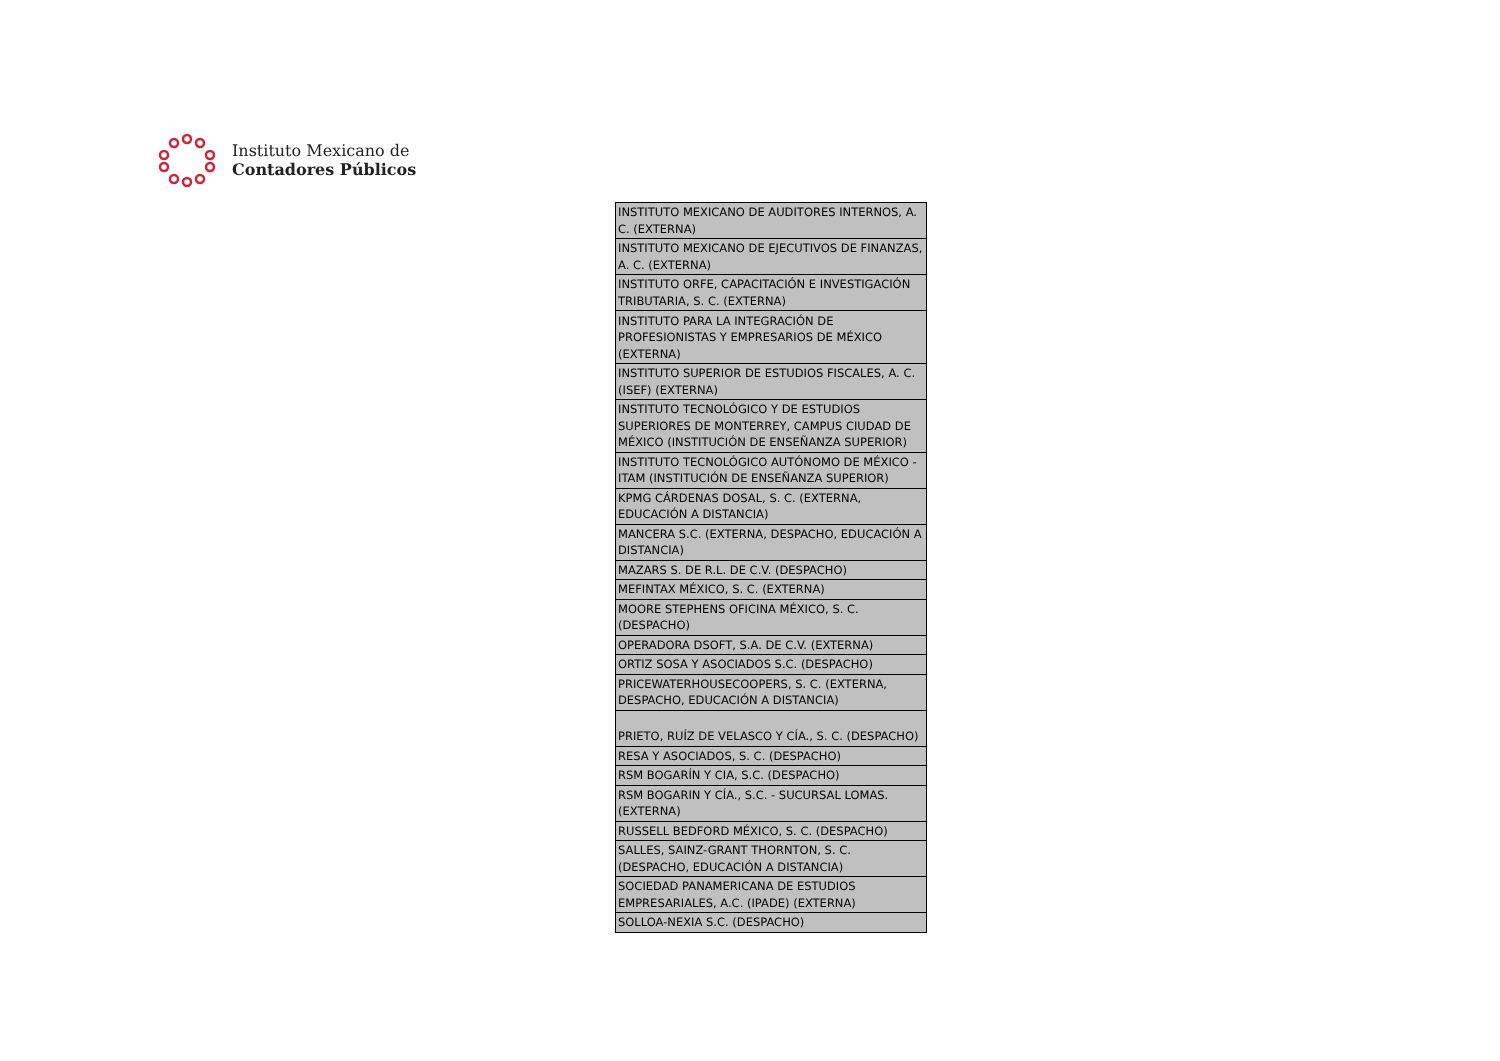Instituto Mexicano de
Contadores Públicos
| INSTITUTO MEXICANO DE AUDITORES INTERNOS, A. C. (EXTERNA) |
| INSTITUTO MEXICANO DE EJECUTIVOS DE FINANZAS, A. C. (EXTERNA) |
| INSTITUTO ORFE, CAPACITACIÓN E INVESTIGACIÓN TRIBUTARIA, S. C. (EXTERNA) |
| INSTITUTO PARA LA INTEGRACIÓN DE PROFESIONISTAS Y EMPRESARIOS DE MÉXICO (EXTERNA) |
| INSTITUTO SUPERIOR DE ESTUDIOS FISCALES, A. C. (ISEF) (EXTERNA) |
| INSTITUTO TECNOLÓGICO Y DE ESTUDIOS SUPERIORES DE MONTERREY, CAMPUS CIUDAD DE MÉXICO (INSTITUCIÓN DE ENSEÑANZA SUPERIOR) |
| INSTITUTO TECNOLÓGICO AUTÓNOMO DE MÉXICO - ITAM (INSTITUCIÓN DE ENSEÑANZA SUPERIOR) |
| KPMG CÁRDENAS DOSAL, S. C. (EXTERNA, EDUCACIÓN A DISTANCIA) |
| MANCERA S.C. (EXTERNA, DESPACHO, EDUCACIÓN A DISTANCIA) |
| MAZARS S. DE R.L. DE C.V. (DESPACHO) |
| MEFINTAX MÉXICO, S. C. (EXTERNA) |
| MOORE STEPHENS OFICINA MÉXICO, S. C. (DESPACHO) |
| OPERADORA DSOFT, S.A. DE C.V. (EXTERNA) |
| ORTIZ SOSA Y ASOCIADOS S.C. (DESPACHO) |
| PRICEWATERHOUSECOOPERS, S. C. (EXTERNA, DESPACHO, EDUCACIÓN A DISTANCIA) |
| PRIETO, RUÍZ DE VELASCO Y CÍA., S. C. (DESPACHO) |
| RESA Y ASOCIADOS, S. C. (DESPACHO) |
| RSM BOGARÍN Y CIA, S.C. (DESPACHO) |
| RSM BOGARIN Y CÍA., S.C. - SUCURSAL LOMAS. (EXTERNA) |
| RUSSELL BEDFORD MÉXICO, S. C. (DESPACHO) |
| SALLES, SAINZ-GRANT THORNTON, S. C. (DESPACHO, EDUCACIÓN A DISTANCIA) |
| SOCIEDAD PANAMERICANA DE ESTUDIOS EMPRESARIALES, A.C. (IPADE) (EXTERNA) |
| SOLLOA-NEXIA S.C. (DESPACHO) |